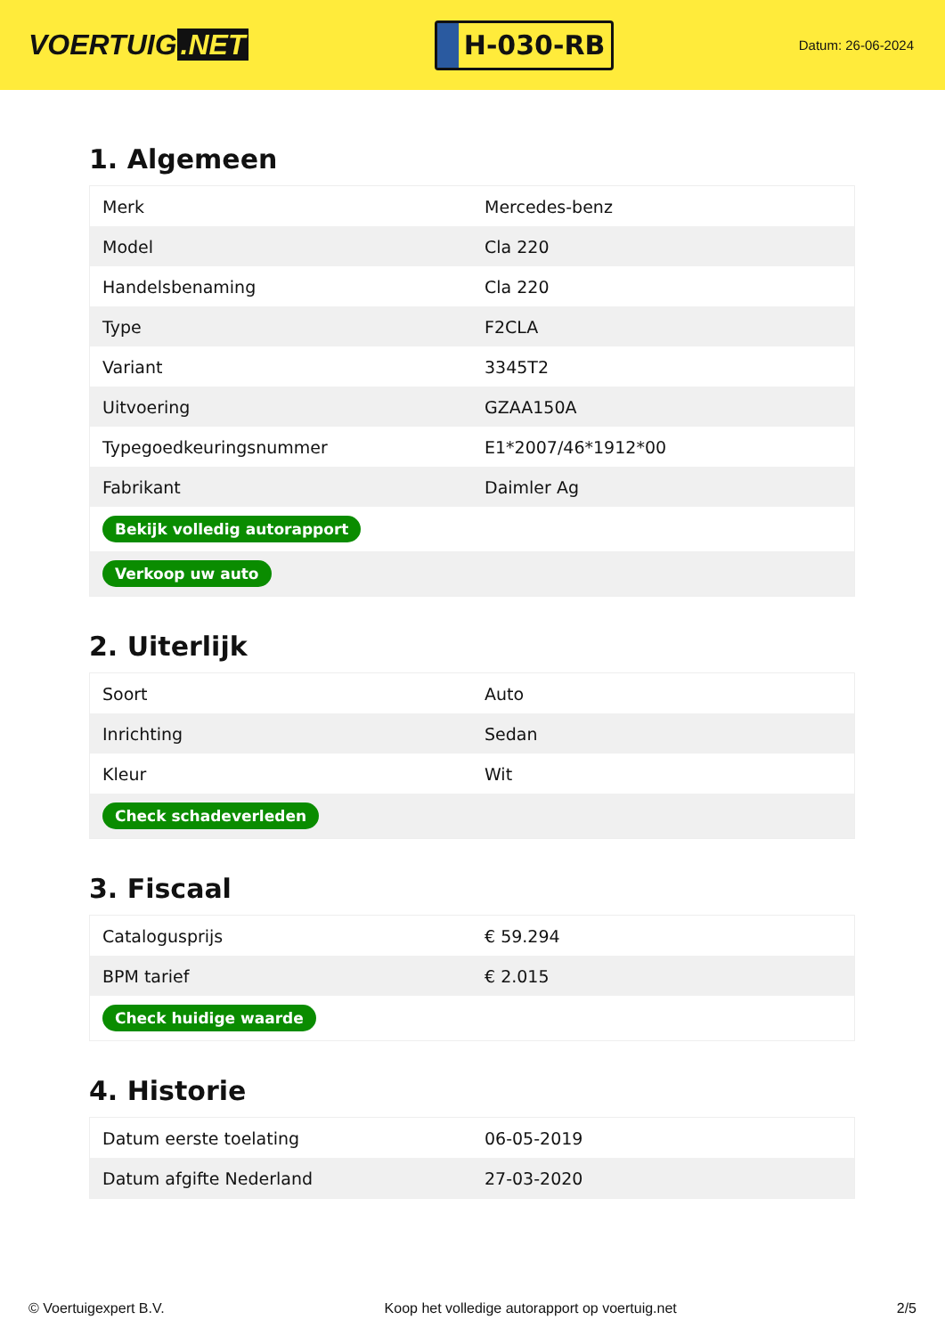VOERTUIG.NET
H-030-RB
Datum: 26-06-2024
1. Algemeen
| Merk | Mercedes-benz |
| Model | Cla 220 |
| Handelsbenaming | Cla 220 |
| Type | F2CLA |
| Variant | 3345T2 |
| Uitvoering | GZAA150A |
| Typegoedkeuringsnummer | E1*2007/46*1912*00 |
| Fabrikant | Daimler Ag |
| Bekijk volledig autorapport | |
| Verkoop uw auto | |
2. Uiterlijk
| Soort | Auto |
| Inrichting | Sedan |
| Kleur | Wit |
| Check schadeverleden | |
3. Fiscaal
| Catalogusprijs | € 59.294 |
| BPM tarief | € 2.015 |
| Check huidige waarde | |
4. Historie
| Datum eerste toelating | 06-05-2019 |
| Datum afgifte Nederland | 27-03-2020 |
© Voertuigexpert B.V. Koop het volledige autorapport op voertuig.net 2/5